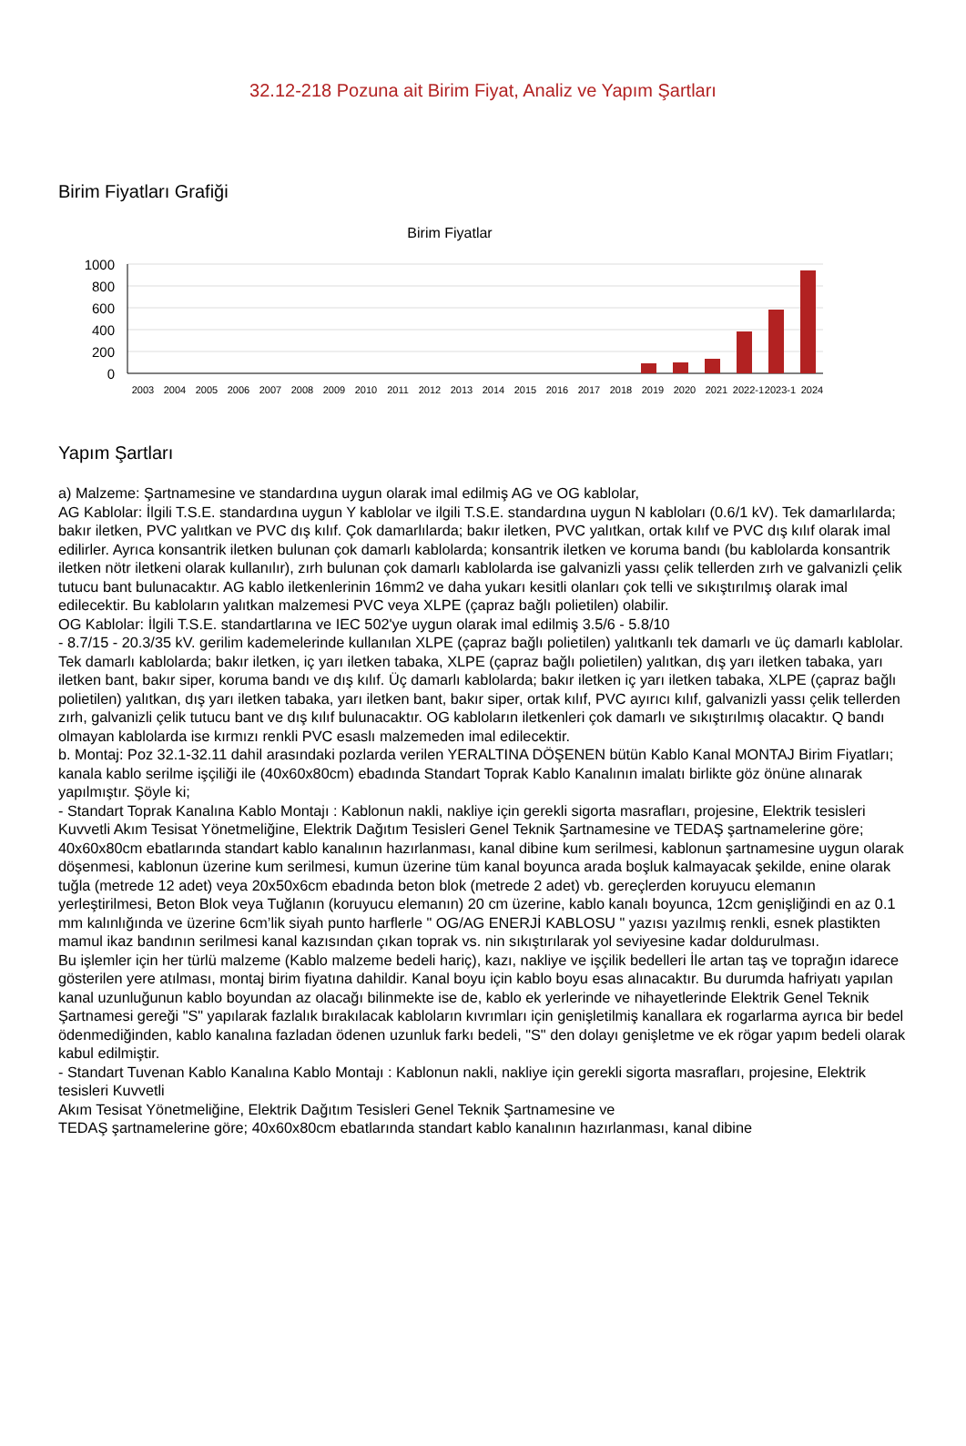32.12-218 Pozuna ait Birim Fiyat, Analiz ve Yapım Şartları
Birim Fiyatları Grafiği
Birim Fiyatlar
1000
800
600
400
200
0
2003
2004
2005
2006
2007
2008
2009
2010
2011
2012
2013
2014
2015
2016
2017
2018
2019
2020
2021
2022-1
2023-1
2024
Yapım Şartları
a) Malzeme: Şartnamesine ve standardına uygun olarak imal edilmiş AG ve OG kablolar,
AG Kablolar: İlgili T.S.E. standardına uygun Y kablolar ve ilgili T.S.E. standardına uygun N kabloları (0.6/1 kV). Tek damarlılarda; bakır iletken, PVC yalıtkan ve PVC dış kılıf. Çok damarlılarda; bakır iletken, PVC yalıtkan, ortak kılıf ve PVC dış kılıf olarak imal edilirler. Ayrıca konsantrik iletken bulunan çok damarlı kablolarda; konsantrik iletken ve koruma bandı (bu kablolarda konsantrik iletken nötr iletkeni olarak kullanılır), zırh bulunan çok damarlı kablolarda ise galvanizli yassı çelik tellerden zırh ve galvanizli çelik tutucu bant bulunacaktır. AG kablo iletkenlerinin 16mm2 ve daha yukarı kesitli olanları çok telli ve sıkıştırılmış olarak imal edilecektir. Bu kabloların yalıtkan malzemesi PVC veya XLPE (çapraz bağlı polietilen) olabilir.
OG Kablolar: İlgili T.S.E. standartlarına ve IEC 502'ye uygun olarak imal edilmiş 3.5/6 - 5.8/10
- 8.7/15 - 20.3/35 kV. gerilim kademelerinde kullanılan XLPE (çapraz bağlı polietilen) yalıtkanlı tek damarlı ve üç damarlı kablolar. Tek damarlı kablolarda; bakır iletken, iç yarı iletken tabaka, XLPE (çapraz bağlı polietilen) yalıtkan, dış yarı iletken tabaka, yarı iletken bant, bakır siper, koruma bandı ve dış kılıf. Üç damarlı kablolarda; bakır iletken iç yarı iletken tabaka, XLPE (çapraz bağlı polietilen) yalıtkan, dış yarı iletken tabaka, yarı iletken bant, bakır siper, ortak kılıf, PVC ayırıcı kılıf, galvanizli yassı çelik tellerden zırh, galvanizli çelik tutucu bant ve dış kılıf bulunacaktır. OG kabloların iletkenleri çok damarlı ve sıkıştırılmış olacaktır. Q bandı olmayan kablolarda ise kırmızı renkli PVC esaslı malzemeden imal edilecektir.
b. Montaj: Poz 32.1-32.11 dahil arasındaki pozlarda verilen YERALTINA DÖŞENEN bütün Kablo Kanal MONTAJ Birim Fiyatları; kanala kablo serilme işçiliği ile (40x60x80cm) ebadında Standart Toprak Kablo Kanalının imalatı birlikte göz önüne alınarak yapılmıştır. Şöyle ki;
- Standart Toprak Kanalına Kablo Montajı : Kablonun nakli, nakliye için gerekli sigorta masrafları, projesine, Elektrik tesisleri Kuvvetli Akım Tesisat Yönetmeliğine, Elektrik Dağıtım Tesisleri Genel Teknik Şartnamesine ve TEDAŞ şartnamelerine göre; 40x60x80cm ebatlarında standart kablo kanalının hazırlanması, kanal dibine kum serilmesi, kablonun şartnamesine uygun olarak döşenmesi, kablonun üzerine kum serilmesi, kumun üzerine tüm kanal boyunca arada boşluk kalmayacak şekilde, enine olarak tuğla (metrede 12 adet) veya 20x50x6cm ebadında beton blok (metrede 2 adet) vb. gereçlerden koruyucu elemanın yerleştirilmesi, Beton Blok veya Tuğlanın (koruyucu elemanın) 20 cm üzerine, kablo kanalı boyunca, 12cm genişliğindi en az 0.1 mm kalınlığında ve üzerine 6cm’lik siyah punto harflerle " OG/AG ENERJİ KABLOSU " yazısı yazılmış renkli, esnek plastikten mamul ikaz bandının serilmesi kanal kazısından çıkan toprak vs. nin sıkıştırılarak yol seviyesine kadar doldurulması.
Bu işlemler için her türlü malzeme (Kablo malzeme bedeli hariç), kazı, nakliye ve işçilik bedelleri İle artan taş ve toprağın idarece gösterilen yere atılması, montaj birim fiyatına dahildir. Kanal boyu için kablo boyu esas alınacaktır. Bu durumda hafriyatı yapılan kanal uzunluğunun kablo boyundan az olacağı bilinmekte ise de, kablo ek yerlerinde ve nihayetlerinde Elektrik Genel Teknik Şartnamesi gereği "S" yapılarak fazlalık bırakılacak kabloların kıvrımları için genişletilmiş kanallara ek rogarlarma ayrıca bir bedel ödenmediğinden, kablo kanalına fazladan ödenen uzunluk farkı bedeli, "S" den dolayı genişletme ve ek rögar yapım bedeli olarak kabul edilmiştir.
- Standart Tuvenan Kablo Kanalına Kablo Montajı : Kablonun nakli, nakliye için gerekli sigorta masrafları, projesine, Elektrik tesisleri Kuvvetli
Akım Tesisat Yönetmeliğine, Elektrik Dağıtım Tesisleri Genel Teknik Şartnamesine ve
TEDAŞ şartnamelerine göre; 40x60x80cm ebatlarında standart kablo kanalının hazırlanması, kanal dibine